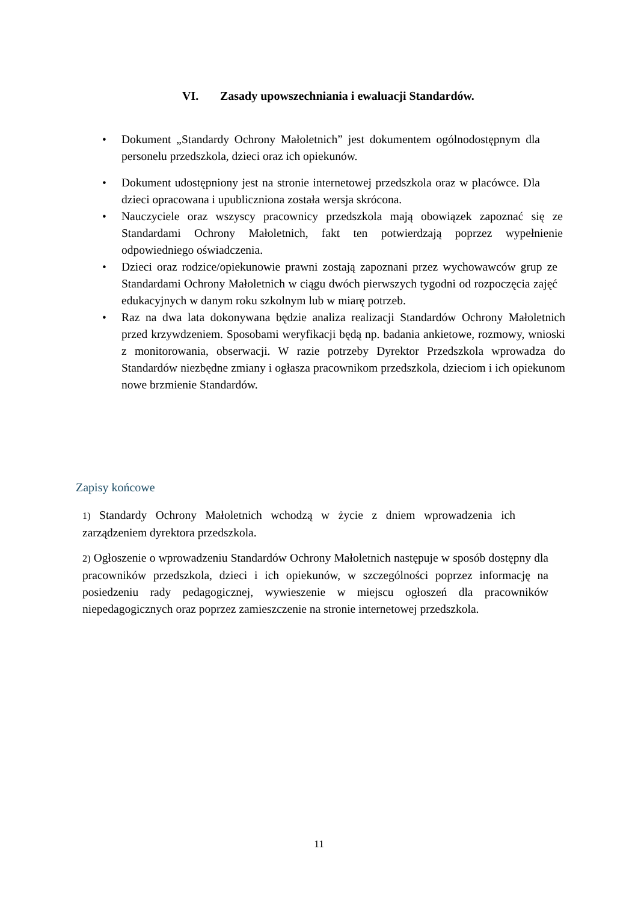VI. Zasady upowszechniania i ewaluacji Standardów.
Dokument „Standardy Ochrony Małoletnich” jest dokumentem ogólnodostępnym dla personelu przedszkola, dzieci oraz ich opiekunów.
Dokument udostępniony jest na stronie internetowej przedszkola oraz w placówce. Dla dzieci opracowana i upubliczniona została wersja skrócona.
Nauczyciele oraz wszyscy pracownicy przedszkola mają obowiązek zapoznać się ze Standardami Ochrony Małoletnich, fakt ten potwierdzają poprzez wypełnienie odpowiedniego oświadczenia.
Dzieci oraz rodzice/opiekunowie prawni zostają zapoznani przez wychowawców grup ze Standardami Ochrony Małoletnich w ciągu dwóch pierwszych tygodni od rozpoczęcia zajęć edukacyjnych w danym roku szkolnym lub w miarę potrzeb.
Raz na dwa lata dokonywana będzie analiza realizacji Standardów Ochrony Małoletnich przed krzywdzeniem. Sposobami weryfikacji będą np. badania ankietowe, rozmowy, wnioski z monitorowania, obserwacji. W razie potrzeby Dyrektor Przedszkola wprowadza do Standardów niezbędne zmiany i ogłasza pracownikom przedszkola, dzieciom i ich opiekunom nowe brzmienie Standardów.
Zapisy końcowe
1) Standardy Ochrony Małoletnich wchodzą w życie z dniem wprowadzenia ich zarządzeniem dyrektora przedszkola.
2) Ogłoszenie o wprowadzeniu Standardów Ochrony Małoletnich następuje w sposób dostępny dla pracowników przedszkola, dzieci i ich opiekunów, w szczególności poprzez informację na posiedzeniu rady pedagogicznej, wywieszenie w miejscu ogłoszeń dla pracowników niepedagogicznych oraz poprzez zamieszczenie na stronie internetowej przedszkola.
11